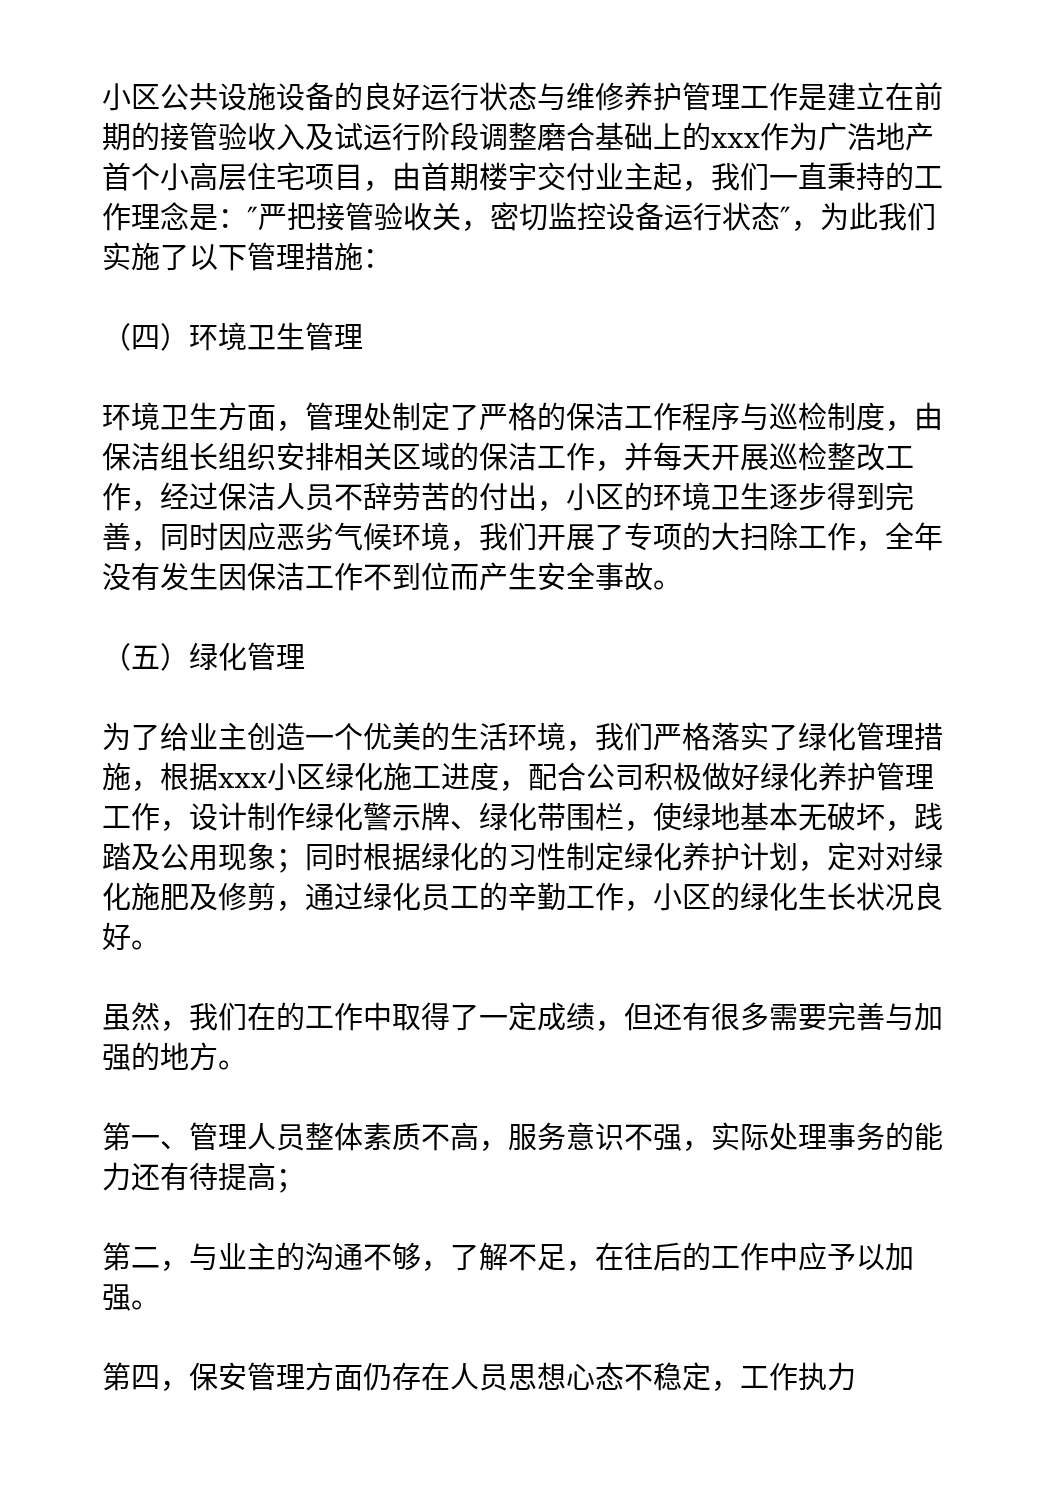小区公共设施设备的良好运行状态与维修养护管理工作是建立在前期的接管验收入及试运行阶段调整磨合基础上的xxx作为广浩地产首个小高层住宅项目，由首期楼宇交付业主起，我们一直秉持的工作理念是：″严把接管验收关，密切监控设备运行状态″，为此我们实施了以下管理措施：
（四）环境卫生管理
环境卫生方面，管理处制定了严格的保洁工作程序与巡检制度，由保洁组长组织安排相关区域的保洁工作，并每天开展巡检整改工作，经过保洁人员不辞劳苦的付出，小区的环境卫生逐步得到完善，同时因应恶劣气候环境，我们开展了专项的大扫除工作，全年没有发生因保洁工作不到位而产生安全事故。
（五）绿化管理
为了给业主创造一个优美的生活环境，我们严格落实了绿化管理措施，根据xxx小区绿化施工进度，配合公司积极做好绿化养护管理工作，设计制作绿化警示牌、绿化带围栏，使绿地基本无破坏，践踏及公用现象；同时根据绿化的习性制定绿化养护计划，定对对绿化施肥及修剪，通过绿化员工的辛勤工作，小区的绿化生长状况良好。
虽然，我们在的工作中取得了一定成绩，但还有很多需要完善与加强的地方。
第一、管理人员整体素质不高，服务意识不强，实际处理事务的能力还有待提高；
第二，与业主的沟通不够，了解不足，在往后的工作中应予以加强。
第四，保安管理方面仍存在人员思想心态不稳定，工作执力